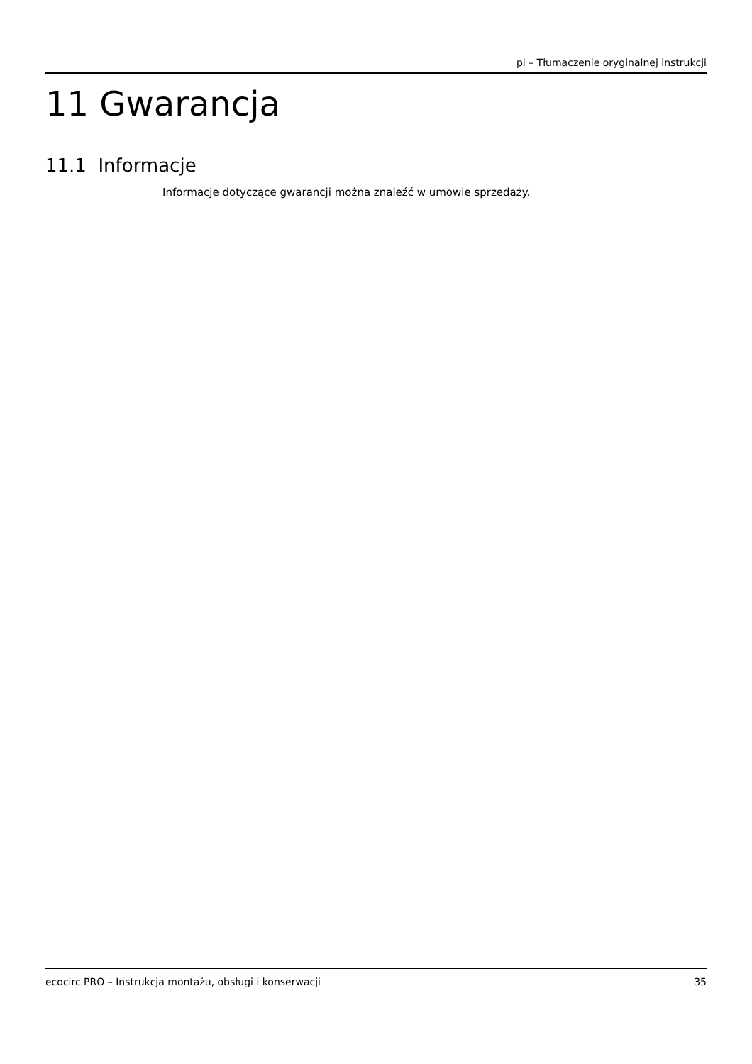pl – Tłumaczenie oryginalnej instrukcji
11 Gwarancja
11.1 Informacje
Informacje dotyczące gwarancji można znaleźć w umowie sprzedaży.
ecocirc PRO – Instrukcja montażu, obsługi i konserwacji 35